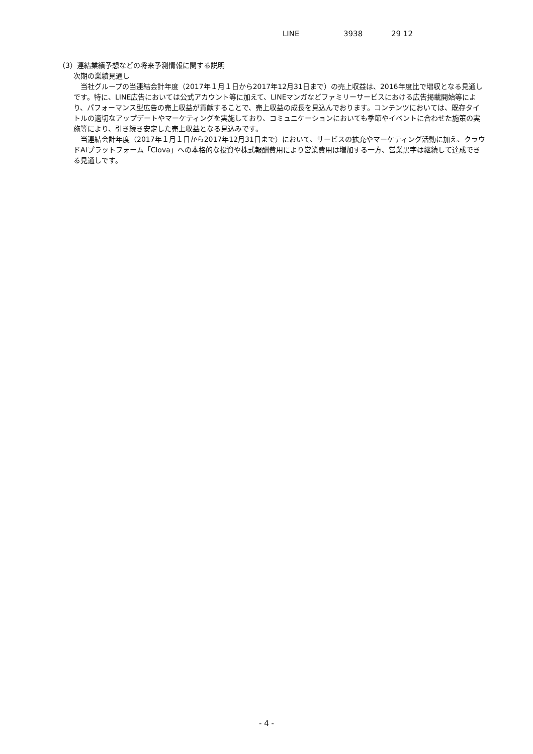LINE 3938 29 12
（3）連結業績予想などの将来予測情報に関する説明
次期の業績見通し
　当社グループの当連結会計年度（2017年１月１日から2017年12月31日まで）の売上収益は、2016年度比で増収となる見通しです。特に、LINE広告においては公式アカウント等に加えて、LINEマンガなどファミリーサービスにおける広告掲載開始等により、パフォーマンス型広告の売上収益が貢献することで、売上収益の成長を見込んでおります。コンテンツにおいては、既存タイトルの適切なアップデートやマーケティングを実施しており、コミュニケーションにおいても季節やイベントに合わせた施策の実施等により、引き続き安定した売上収益となる見込みです。
　当連結会計年度（2017年１月１日から2017年12月31日まで）において、サービスの拡充やマーケティング活動に加え、クラウドAIプラットフォーム「Clova」への本格的な投資や株式報酬費用により営業費用は増加する一方、営業黒字は継続して達成できる見通しです。
- 4 -